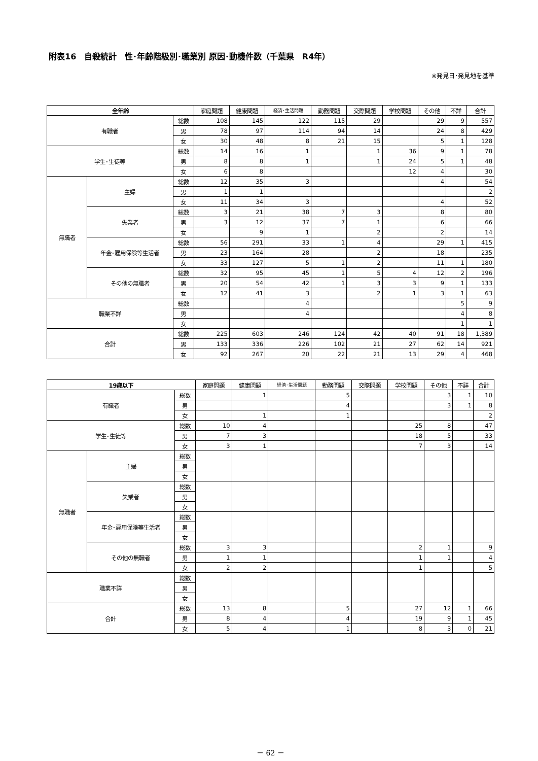附表16　自殺統計　性･年齢階級別･職業別 原因･動機件数（千葉県　R4年）
※発見日･発見地を基準
| 全年齢 | | | 家庭問題 | 健康問題 | 経済･生活問題 | 勤務問題 | 交際問題 | 学校問題 | その他 | 不詳 | 合計 |
| --- | --- | --- | --- | --- | --- | --- | --- | --- | --- | --- | --- |
| 有職者 | | 総数 | 108 | 145 | 122 | 115 | 29 | | 29 | 9 | 557 |
| | | 男 | 78 | 97 | 114 | 94 | 14 | | 24 | 8 | 429 |
| | | 女 | 30 | 48 | 8 | 21 | 15 | | 5 | 1 | 128 |
| 学生･生徒等 | | 総数 | 14 | 16 | 1 | | 1 | 36 | 9 | 1 | 78 |
| | | 男 | 8 | 8 | 1 | | 1 | 24 | 5 | 1 | 48 |
| | | 女 | 6 | 8 | | | | 12 | 4 | | 30 |
| 無職者 | 主婦 | 総数 | 12 | 35 | 3 | | | | 4 | | 54 |
| | | 男 | 1 | 1 | | | | | | | 2 |
| | | 女 | 11 | 34 | 3 | | | | 4 | | 52 |
| | 失業者 | 総数 | 3 | 21 | 38 | 7 | 3 | | 8 | | 80 |
| | | 男 | 3 | 12 | 37 | 7 | 1 | | 6 | | 66 |
| | | 女 | | 9 | 1 | | 2 | | 2 | | 14 |
| | 年金･雇用保険等生活者 | 総数 | 56 | 291 | 33 | 1 | 4 | | 29 | 1 | 415 |
| | | 男 | 23 | 164 | 28 | | 2 | | 18 | | 235 |
| | | 女 | 33 | 127 | 5 | 1 | 2 | | 11 | 1 | 180 |
| | その他の無職者 | 総数 | 32 | 95 | 45 | 1 | 5 | 4 | 12 | 2 | 196 |
| | | 男 | 20 | 54 | 42 | 1 | 3 | 3 | 9 | 1 | 133 |
| | | 女 | 12 | 41 | 3 | | 2 | 1 | 3 | 1 | 63 |
| 職業不詳 | | 総数 | | | 4 | | | | | 5 | 9 |
| | | 男 | | | 4 | | | | | 4 | 8 |
| | | 女 | | | | | | | | 1 | 1 |
| 合計 | | 総数 | 225 | 603 | 246 | 124 | 42 | 40 | 91 | 18 | 1,389 |
| | | 男 | 133 | 336 | 226 | 102 | 21 | 27 | 62 | 14 | 921 |
| | | 女 | 92 | 267 | 20 | 22 | 21 | 13 | 29 | 4 | 468 |
| 19歳以下 | | | 家庭問題 | 健康問題 | 経済･生活問題 | 勤務問題 | 交際問題 | 学校問題 | その他 | 不詳 | 合計 |
| --- | --- | --- | --- | --- | --- | --- | --- | --- | --- | --- | --- |
| 有職者 | | 総数 | | 1 | | 5 | | | 3 | 1 | 10 |
| | | 男 | | | | 4 | | | 3 | 1 | 8 |
| | | 女 | | 1 | | 1 | | | | | 2 |
| 学生･生徒等 | | 総数 | 10 | 4 | | | | 25 | 8 | | 47 |
| | | 男 | 7 | 3 | | | | 18 | 5 | | 33 |
| | | 女 | 3 | 1 | | | | 7 | 3 | | 14 |
| 無職者 | 主婦 | 総数 | | | | | | | | | |
| | | 男 | | | | | | | | | |
| | | 女 | | | | | | | | | |
| | 失業者 | 総数 | | | | | | | | | |
| | | 男 | | | | | | | | | |
| | | 女 | | | | | | | | | |
| | 年金･雇用保険等生活者 | 総数 | | | | | | | | | |
| | | 男 | | | | | | | | | |
| | | 女 | | | | | | | | | |
| | その他の無職者 | 総数 | 3 | 3 | | | | 2 | 1 | | 9 |
| | | 男 | 1 | 1 | | | | 1 | 1 | | 4 |
| | | 女 | 2 | 2 | | | | 1 | | | 5 |
| 職業不詳 | | 総数 | | | | | | | | | |
| | | 男 | | | | | | | | | |
| | | 女 | | | | | | | | | |
| 合計 | | 総数 | 13 | 8 | | 5 | | 27 | 12 | 1 | 66 |
| | | 男 | 8 | 4 | | 4 | | 19 | 9 | 1 | 45 |
| | | 女 | 5 | 4 | | 1 | | 8 | 3 | 0 | 21 |
－ 62 －